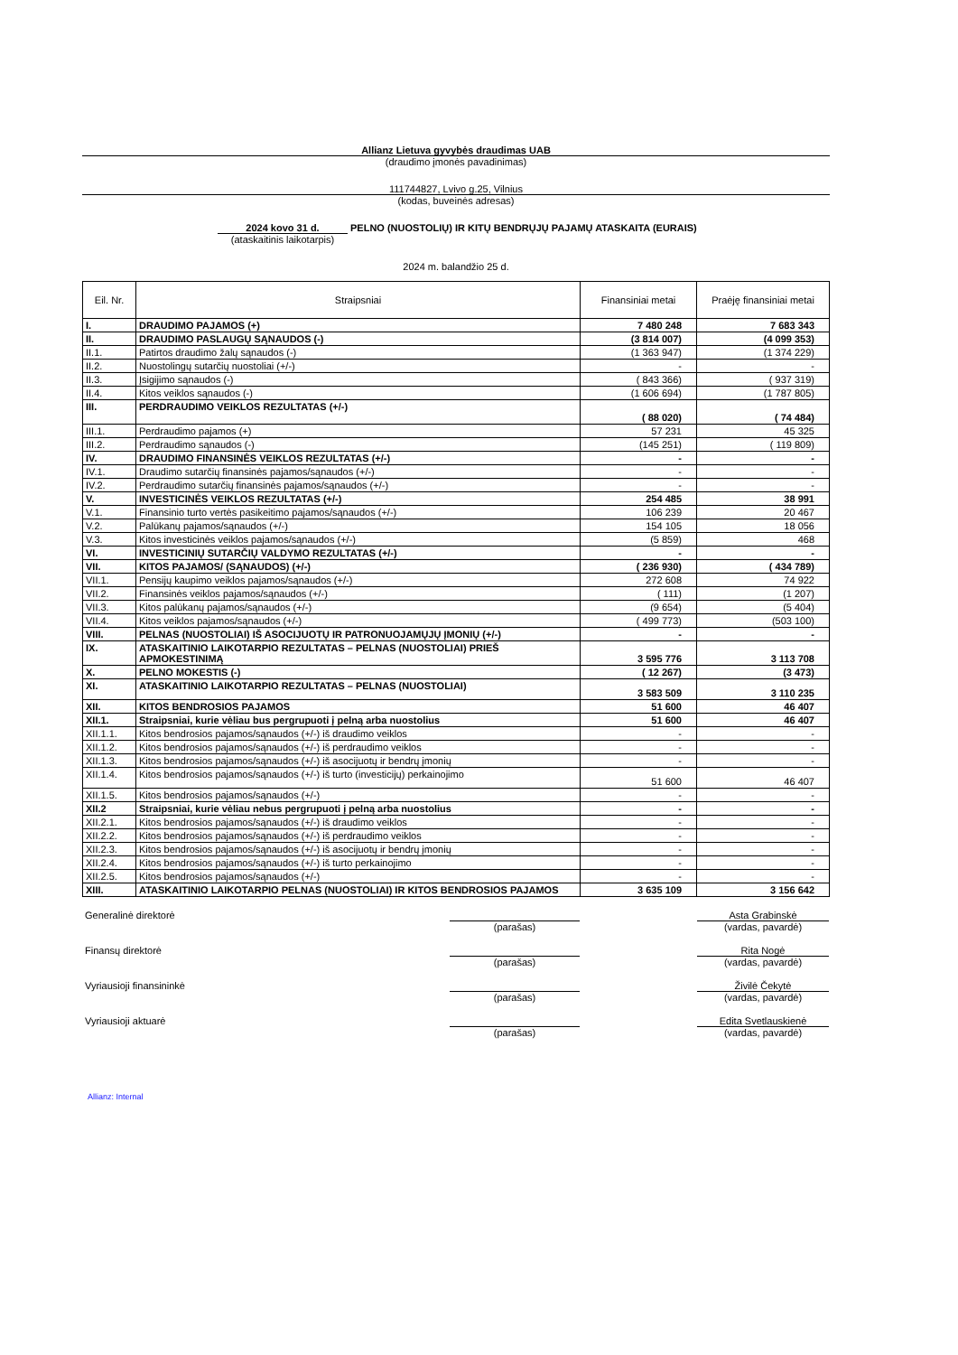Allianz Lietuva gyvybės draudimas UAB
(draudimo įmonės pavadinimas)
111744827, Lvivo g.25, Vilnius
(kodas, buveinės adresas)
2024 kovo 31 d.
(ataskaitinis laikotarpis)
PELNO (NUOSTOLIŲ) IR KITŲ BENDRŲJŲ PAJAMŲ ATASKAITA (EURAIS)
2024 m. balandžio 25 d.
| Eil. Nr. | Straipsniai | Finansiniai metai | Praėję finansiniai metai |
| --- | --- | --- | --- |
| I. | DRAUDIMO PAJAMOS (+) | 7 480 248 | 7 683 343 |
| II. | DRAUDIMO PASLAUGŲ SĄNAUDOS (-) | (3 814 007) | (4 099 353) |
| II.1. | Patirtos draudimo žalų sąnaudos (-) | (1 363 947) | (1 374 229) |
| II.2. | Nuostolingų sutarčių nuostoliai (+/-) | - | - |
| II.3. | Įsigijimo sąnaudos (-) | ( 843 366) | ( 937 319) |
| II.4. | Kitos veiklos sąnaudos (-) | (1 606 694) | (1 787 805) |
| III. | PERDRAUDIMO VEIKLOS REZULTATAS (+/-) | ( 88 020) | ( 74 484) |
| III.1. | Perdraudimo pajamos (+) | 57 231 | 45 325 |
| III.2. | Perdraudimo sąnaudos (-) | (145 251) | ( 119 809) |
| IV. | DRAUDIMO FINANSINĖS VEIKLOS REZULTATAS (+/-) | - | - |
| IV.1. | Draudimo sutarčių finansinės pajamos/sąnaudos (+/-) | - | - |
| IV.2. | Perdraudimo sutarčių finansinės pajamos/sąnaudos (+/-) | - | - |
| V. | INVESTICINĖS VEIKLOS REZULTATAS (+/-) | 254 485 | 38 991 |
| V.1. | Finansinio turto vertės pasikeitimo pajamos/sąnaudos (+/-) | 106 239 | 20 467 |
| V.2. | Palūkanų pajamos/sąnaudos (+/-) | 154 105 | 18 056 |
| V.3. | Kitos investicinės veiklos pajamos/sąnaudos (+/-) | (5 859) | 468 |
| VI. | INVESTICINIŲ SUTARČIŲ VALDYMO REZULTATAS (+/-) | - | - |
| VII. | KITOS PAJAMOS/ (SĄNAUDOS) (+/-) | ( 236 930) | ( 434 789) |
| VII.1. | Pensijų kaupimo veiklos pajamos/sąnaudos (+/-) | 272 608 | 74 922 |
| VII.2. | Finansinės veiklos pajamos/sąnaudos (+/-) | ( 111) | (1 207) |
| VII.3. | Kitos palūkanų pajamos/sąnaudos (+/-) | (9 654) | (5 404) |
| VII.4. | Kitos veiklos pajamos/sąnaudos (+/-) | ( 499 773) | (503 100) |
| VIII. | PELNAS (NUOSTOLIAI) IŠ ASOCIJUOTŲ IR PATRONUOJAMŲJŲ ĮMONIŲ (+/-) | - | - |
| IX. | ATASKAITINIO LAIKOTARPIO REZULTATAS – PELNAS (NUOSTOLIAI) PRIEŠ APMOKESTINIMĄ | 3 595 776 | 3 113 708 |
| X. | PELNO MOKESTIS (-) | ( 12 267) | (3 473) |
| XI. | ATASKAITINIO LAIKOTARPIO REZULTATAS – PELNAS (NUOSTOLIAI) | 3 583 509 | 3 110 235 |
| XII. | KITOS BENDROSIOS PAJAMOS | 51 600 | 46 407 |
| XII.1. | Straipsniai, kurie vėliau bus pergrupuoti į pelną arba nuostolius | 51 600 | 46 407 |
| XII.1.1. | Kitos bendrosios pajamos/sąnaudos (+/-) iš draudimo veiklos | - | - |
| XII.1.2. | Kitos bendrosios pajamos/sąnaudos (+/-) iš perdraudimo veiklos | - | - |
| XII.1.3. | Kitos bendrosios pajamos/sąnaudos (+/-) iš asocijuotų ir bendrų įmonių | - | - |
| XII.1.4. | Kitos bendrosios pajamos/sąnaudos (+/-) iš turto (investicijų) perkainojimo | 51 600 | 46 407 |
| XII.1.5. | Kitos bendrosios pajamos/sąnaudos (+/-) | - | - |
| XII.2 | Straipsniai, kurie vėliau nebus pergrupuoti į pelną arba nuostolius | - | - |
| XII.2.1. | Kitos bendrosios pajamos/sąnaudos (+/-) iš draudimo veiklos | - | - |
| XII.2.2. | Kitos bendrosios pajamos/sąnaudos (+/-) iš perdraudimo veiklos | - | - |
| XII.2.3. | Kitos bendrosios pajamos/sąnaudos (+/-) iš asocijuotų ir bendrų įmonių | - | - |
| XII.2.4. | Kitos bendrosios pajamos/sąnaudos (+/-) iš turto perkainojimo | - | - |
| XII.2.5. | Kitos bendrosios pajamos/sąnaudos (+/-) | - | - |
| XIII. | ATASKAITINIO LAIKOTARPIO PELNAS (NUOSTOLIAI) IR KITOS BENDROSIOS PAJAMOS | 3 635 109 | 3 156 642 |
Generalinė direktorė
(parašas)
Asta Grabinskė
(vardas, pavardė)
Finansų direktorė
(parašas)
Rita Nogė
(vardas, pavardė)
Vyriausioji finansininkė
(parašas)
Živilė Čekytė
(vardas, pavardė)
Vyriausioji aktuarė
(parašas)
Edita Svetlauskienė
(vardas, pavardė)
Allianz: Internal